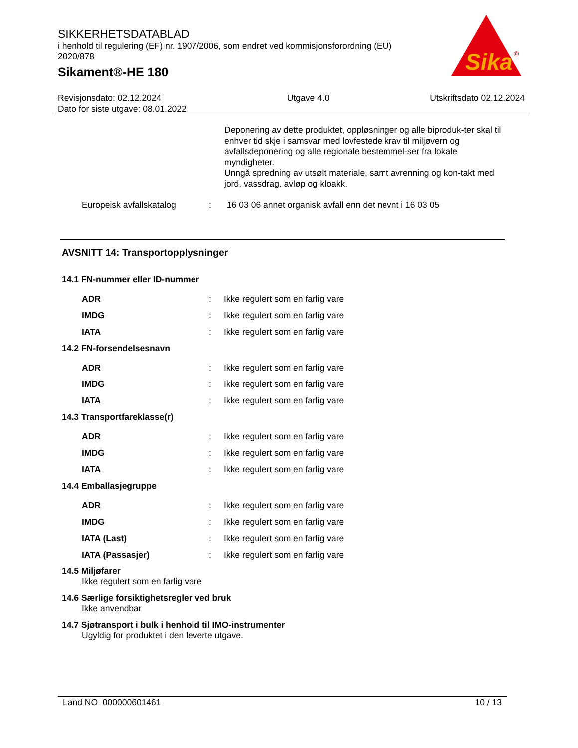SIKKERHETSDATABLAD
i henhold til regulering (EF) nr. 1907/2006, som endret ved kommisjonsforordning (EU) 2020/878
Sikament®-HE 180
Sika
®
Revisjonsdato: 02.12.2024
Dato for siste utgave: 08.01.2022
Utgave 4.0 Utskriftsdato 02.12.2024
Deponering av dette produktet, oppløsninger og alle biproduk-ter skal til enhver tid skje i samsvar med lovfestede krav til miljøvern og avfallsdeponering og alle regionale bestemmel-ser fra lokale myndigheter.
Unngå spredning av utsølt materiale, samt avrenning og kon-takt med jord, vassdrag, avløp og kloakk.
| Europeisk avfallskatalog | : | 16 03 06 annet organisk avfall enn det nevnt i 16 03 05 |
AVSNITT 14: Transportopplysninger
14.1 FN-nummer eller ID-nummer
| ADR | : | Ikke regulert som en farlig vare |
| IMDG | : | Ikke regulert som en farlig vare |
| IATA | : | Ikke regulert som en farlig vare |
14.2 FN-forsendelsesnavn
| ADR | : | Ikke regulert som en farlig vare |
| IMDG | : | Ikke regulert som en farlig vare |
| IATA | : | Ikke regulert som en farlig vare |
14.3 Transportfareklasse(r)
| ADR | : | Ikke regulert som en farlig vare |
| IMDG | : | Ikke regulert som en farlig vare |
| IATA | : | Ikke regulert som en farlig vare |
14.4 Emballasjegruppe
| ADR | : | Ikke regulert som en farlig vare |
| IMDG | : | Ikke regulert som en farlig vare |
| IATA (Last) | : | Ikke regulert som en farlig vare |
| IATA (Passasjer) | : | Ikke regulert som en farlig vare |
14.5 Miljøfarer
Ikke regulert som en farlig vare
14.6 Særlige forsiktighetsregler ved bruk
Ikke anvendbar
14.7 Sjøtransport i bulk i henhold til IMO-instrumenter
Ugyldig for produktet i den leverte utgave.
Land NO 000000601461 10 / 13